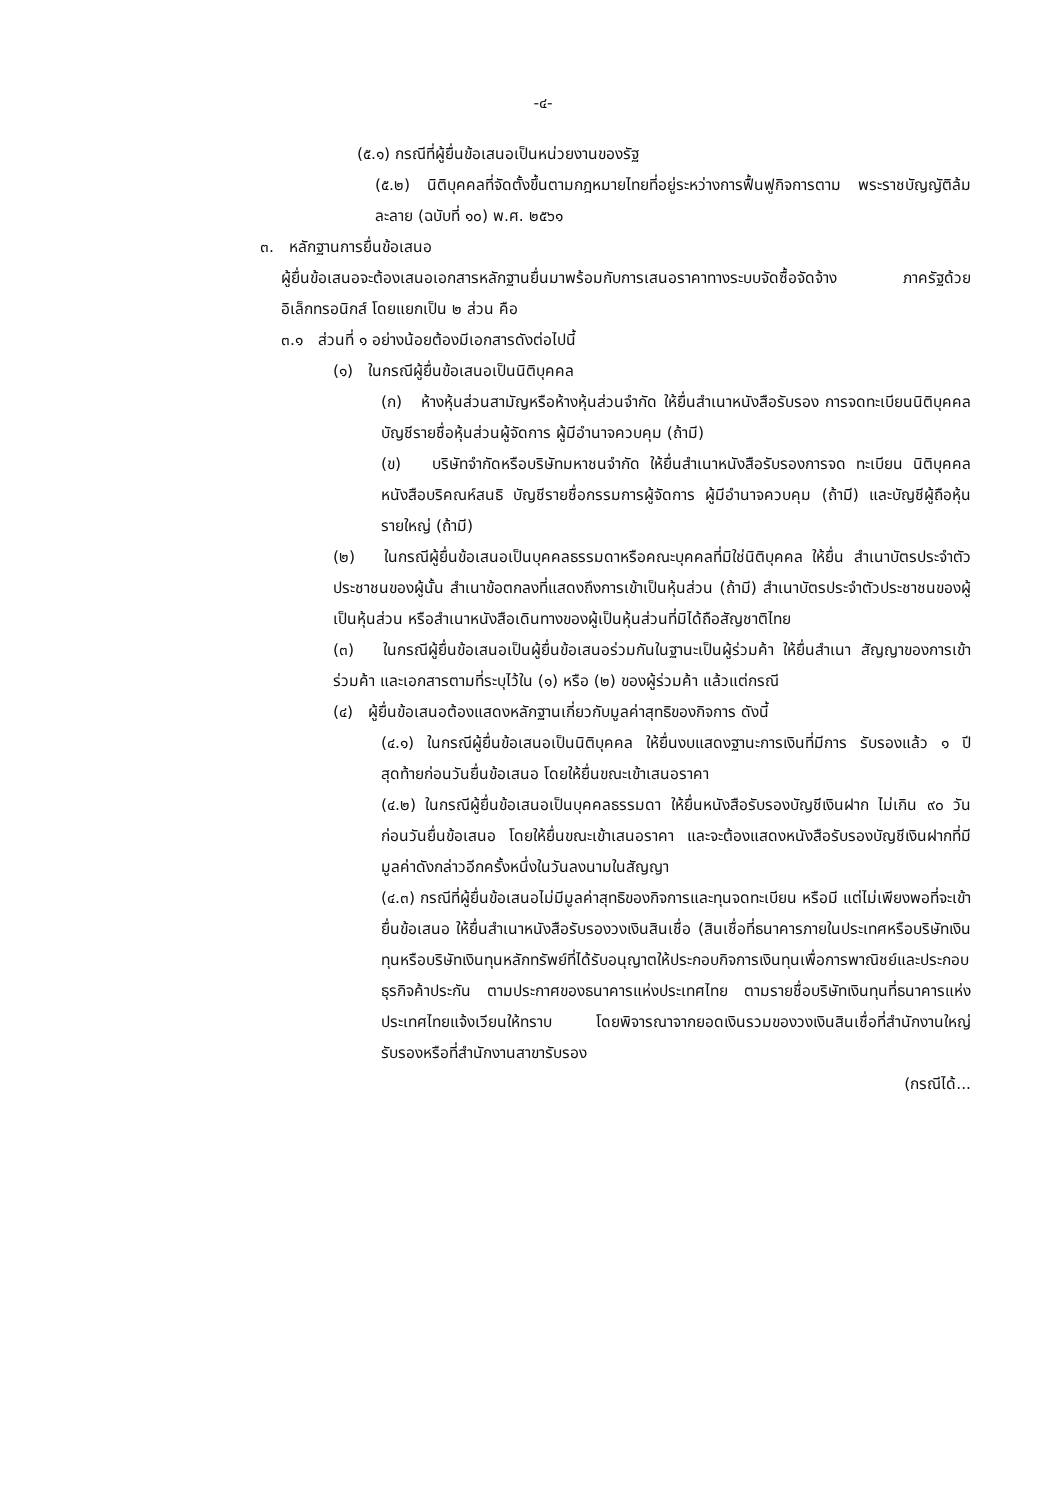-๔-
(๕.๑) กรณีที่ผู้ยื่นข้อเสนอเป็นหน่วยงานของรัฐ
(๕.๒) นิติบุคคลที่จัดตั้งขึ้นตามกฎหมายไทยที่อยู่ระหว่างการฟื้นฟูกิจการตาม พระราชบัญญัติล้มละลาย (ฉบับที่ ๑๐) พ.ศ. ๒๕๖๑
๓. หลักฐานการยื่นข้อเสนอ
ผู้ยื่นข้อเสนอจะต้องเสนอเอกสารหลักฐานยื่นมาพร้อมกับการเสนอราคาทางระบบจัดซื้อจัดจ้าง ภาครัฐด้วยอิเล็กทรอนิกส์ โดยแยกเป็น ๒ ส่วน คือ
๓.๑ ส่วนที่ ๑ อย่างน้อยต้องมีเอกสารดังต่อไปนี้
(๑) ในกรณีผู้ยื่นข้อเสนอเป็นนิติบุคคล
(ก) ห้างหุ้นส่วนสามัญหรือห้างหุ้นส่วนจำกัด ให้ยื่นสำเนาหนังสือรับรอง การจดทะเบียนนิติบุคคล บัญชีรายชื่อหุ้นส่วนผู้จัดการ ผู้มีอำนาจควบคุม (ถ้ามี)
(ข) บริษัทจำกัดหรือบริษัทมหาชนจำกัด ให้ยื่นสำเนาหนังสือรับรองการจด ทะเบียน นิติบุคคล หนังสือบริคณห์สนธิ บัญชีรายชื่อกรรมการผู้จัดการ ผู้มีอำนาจควบคุม (ถ้ามี) และบัญชีผู้ถือหุ้นรายใหญ่ (ถ้ามี)
(๒) ในกรณีผู้ยื่นข้อเสนอเป็นบุคคลธรรมดาหรือคณะบุคคลที่มิใช่นิติบุคคล ให้ยื่น สำเนาบัตรประจำตัวประชาชนของผู้นั้น สำเนาข้อตกลงที่แสดงถึงการเข้าเป็นหุ้นส่วน (ถ้ามี) สำเนาบัตรประจำตัวประชาชนของผู้เป็นหุ้นส่วน หรือสำเนาหนังสือเดินทางของผู้เป็นหุ้นส่วนที่มิได้ถือสัญชาติไทย
(๓) ในกรณีผู้ยื่นข้อเสนอเป็นผู้ยื่นข้อเสนอร่วมกันในฐานะเป็นผู้ร่วมค้า ให้ยื่นสำเนา สัญญาของการเข้าร่วมค้า และเอกสารตามที่ระบุไว้ใน (๑) หรือ (๒) ของผู้ร่วมค้า แล้วแต่กรณี
(๔) ผู้ยื่นข้อเสนอต้องแสดงหลักฐานเกี่ยวกับมูลค่าสุทธิของกิจการ ดังนี้
(๔.๑) ในกรณีผู้ยื่นข้อเสนอเป็นนิติบุคคล ให้ยื่นงบแสดงฐานะการเงินที่มีการ รับรองแล้ว ๑ ปีสุดท้ายก่อนวันยื่นข้อเสนอ โดยให้ยื่นขณะเข้าเสนอราคา
(๔.๒) ในกรณีผู้ยื่นข้อเสนอเป็นบุคคลธรรมดา ให้ยื่นหนังสือรับรองบัญชีเงินฝาก ไม่เกิน ๙๐ วัน ก่อนวันยื่นข้อเสนอ โดยให้ยื่นขณะเข้าเสนอราคา และจะต้องแสดงหนังสือรับรองบัญชีเงินฝากที่มีมูลค่าดังกล่าวอีกครั้งหนึ่งในวันลงนามในสัญญา
(๔.๓) กรณีที่ผู้ยื่นข้อเสนอไม่มีมูลค่าสุทธิของกิจการและทุนจดทะเบียน หรือมี แต่ไม่เพียงพอที่จะเข้ายื่นข้อเสนอ ให้ยื่นสำเนาหนังสือรับรองวงเงินสินเชื่อ (สินเชื่อที่ธนาคารภายในประเทศหรือบริษัทเงินทุนหรือบริษัทเงินทุนหลักทรัพย์ที่ได้รับอนุญาตให้ประกอบกิจการเงินทุนเพื่อการพาณิชย์และประกอบธุรกิจค้าประกัน ตามประกาศของธนาคารแห่งประเทศไทย ตามรายชื่อบริษัทเงินทุนที่ธนาคารแห่งประเทศไทยแจ้งเวียนให้ทราบ โดยพิจารณาจากยอดเงินรวมของวงเงินสินเชื่อที่สำนักงานใหญ่รับรองหรือที่สำนักงานสาขารับรอง
(กรณีได้...